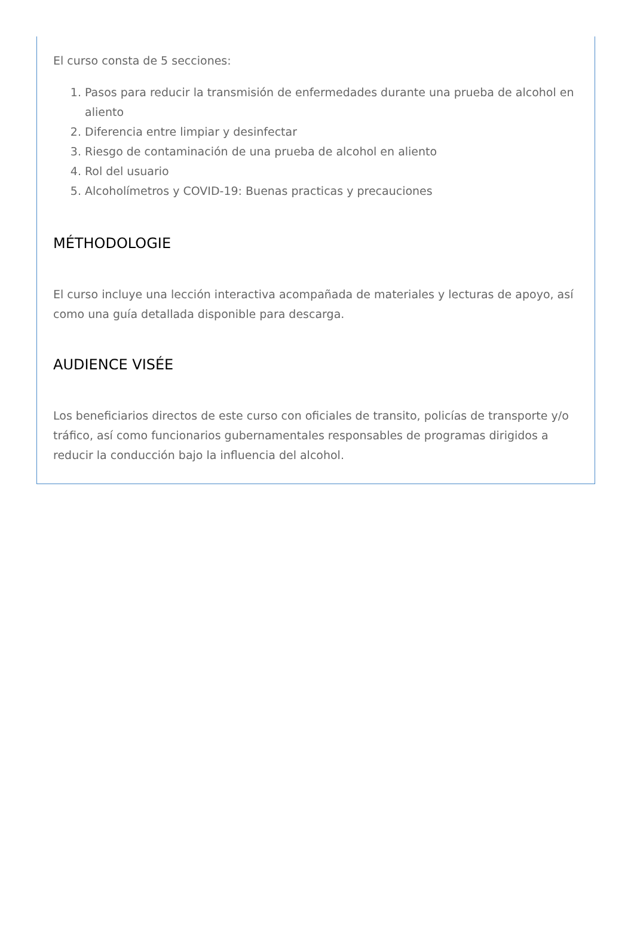El curso consta de 5 secciones:
1. Pasos para reducir la transmisión de enfermedades durante una prueba de alcohol en aliento
2. Diferencia entre limpiar y desinfectar
3. Riesgo de contaminación de una prueba de alcohol en aliento
4. Rol del usuario
5. Alcoholímetros y COVID-19: Buenas practicas y precauciones
MÉTHODOLOGIE
El curso incluye una lección interactiva acompañada de materiales y lecturas de apoyo, así como una guía detallada disponible para descarga.
AUDIENCE VISÉE
Los beneficiarios directos de este curso con oficiales de transito, policías de transporte y/o tráfico, así como funcionarios gubernamentales responsables de programas dirigidos a reducir la conducción bajo la influencia del alcohol.